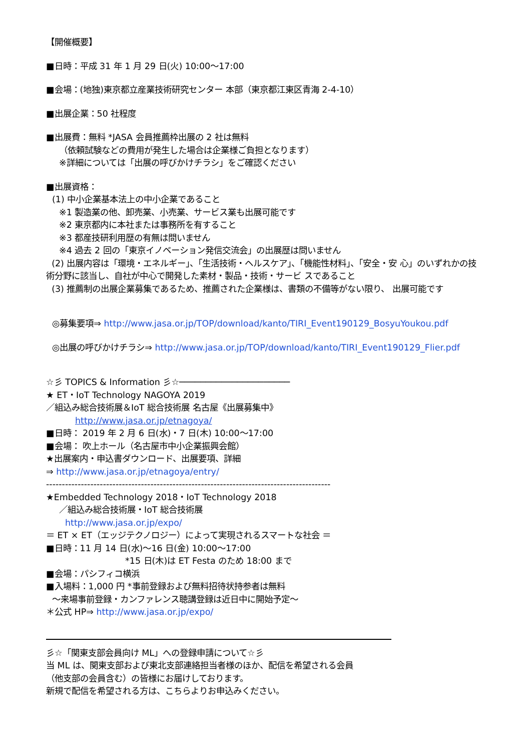【開催概要】
■日時：平成 31 年 1 月 29 日(火) 10:00～17:00
■会場：(地独)東京都立産業技術研究センター 本部（東京都江東区青海 2-4-10）
■出展企業：50 社程度
■出展費：無料 *JASA 会員推薦枠出展の 2 社は無料
（依頼試験などの費用が発生した場合は企業様ご負担となります）
※詳細については「出展の呼びかけチラシ」をご確認ください
■出展資格：
(1) 中小企業基本法上の中小企業であること
※1 製造業の他、卸売業、小売業、サービス業も出展可能です
※2 東京都内に本社または事務所を有すること
※3 都産技研利用歴の有無は問いません
※4 過去 2 回の「東京イノベーション発信交流会」の出展歴は問いません
(2) 出展内容は「環境・エネルギー」、「生活技術・ヘルスケア」、「機能性材料」、「安全・安 心」のいずれかの技術分野に該当し、自社が中心で開発した素材・製品・技術・サービ スであること
(3) 推薦制の出展企業募集であるため、推薦された企業様は、書類の不備等がない限り、 出展可能です
◎募集要項⇒ http://www.jasa.or.jp/TOP/download/kanto/TIRI_Event190129_BosyuYoukou.pdf
◎出展の呼びかけチラシ⇒ http://www.jasa.or.jp/TOP/download/kanto/TIRI_Event190129_Flier.pdf
☆彡 TOPICS & Information 彡☆─────────────────────
★ ET・IoT Technology NAGOYA 2019
／組込み総合技術展＆IoT 総合技術展 名古屋《出展募集中》
http://www.jasa.or.jp/etnagoya/
■日時： 2019 年 2 月 6 日(水)・7 日(木) 10:00～17:00
■会場： 吹上ホール（名古屋市中小企業振興会館）
★出展案内・申込書ダウンロード、出展要項、詳細
⇒ http://www.jasa.or.jp/etnagoya/entry/
------------------------------------------------------------------------------------------
★Embedded Technology 2018・IoT Technology 2018
／組込み総合技術展・IoT 総合技術展
http://www.jasa.or.jp/expo/
＝ ET × ET（エッジテクノロジー）によって実現されるスマートな社会 ＝
■日時：11 月 14 日(水)～16 日(金) 10:00～17:00
*15 日(木)は ET Festa のため 18:00 まで
■会場：パシフィコ横浜
■入場料：1,000 円 *事前登録および無料招待状持参者は無料
～来場事前登録・カンファレンス聴講登録は近日中に開始予定～
＊公式 HP⇒ http://www.jasa.or.jp/expo/
彡☆「関東支部会員向け ML」への登録申請について☆彡
当 ML は、関東支部および東北支部連絡担当者様のほか、配信を希望される会員
（他支部の会員含む）の皆様にお届けしております。
新規で配信を希望される方は、こちらよりお申込みください。